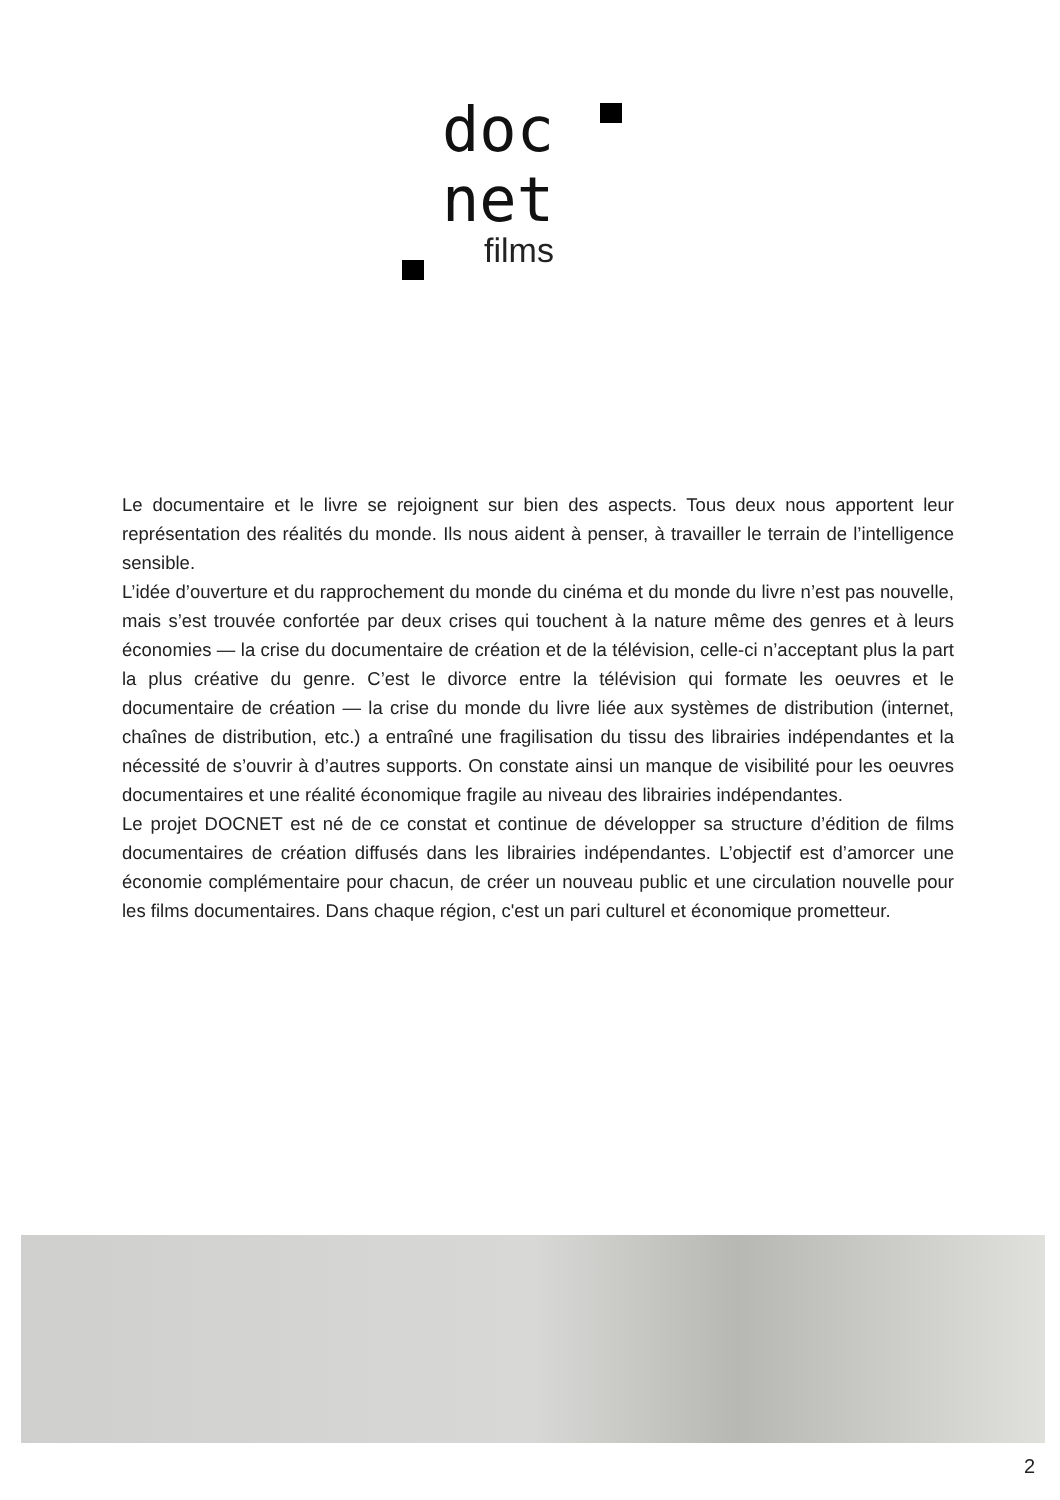doc
net
films
Le documentaire et le livre se rejoignent sur bien des aspects. Tous deux nous apportent leur représentation des réalités du monde. Ils nous aident à penser, à travailler le terrain de l’intelligence sensible.
L’idée d’ouverture et du rapprochement du monde du cinéma et du monde du livre n’est pas nouvelle, mais s’est trouvée confortée par deux crises qui touchent à la nature même des genres et à leurs économies — la crise du documentaire de création et de la télévision, celle-ci n’acceptant plus la part la plus créative du genre. C’est le divorce entre la télévision qui formate les oeuvres et le documentaire de création — la crise du monde du livre liée aux systèmes de distribution (internet, chaînes de distribution, etc.) a entraîné une fragilisation du tissu des librairies indépendantes et la nécessité de s’ouvrir à d’autres supports. On constate ainsi un manque de visibilité pour les oeuvres documentaires et une réalité économique fragile au niveau des librairies indépendantes.
Le projet DOCNET est né de ce constat et continue de développer sa structure d’édition de films documentaires de création diffusés dans les librairies indépendantes. L’objectif est d’amorcer une économie complémentaire pour chacun, de créer un nouveau public et une circulation nouvelle pour les films documentaires. Dans chaque région, c'est un pari culturel et économique prometteur.
2